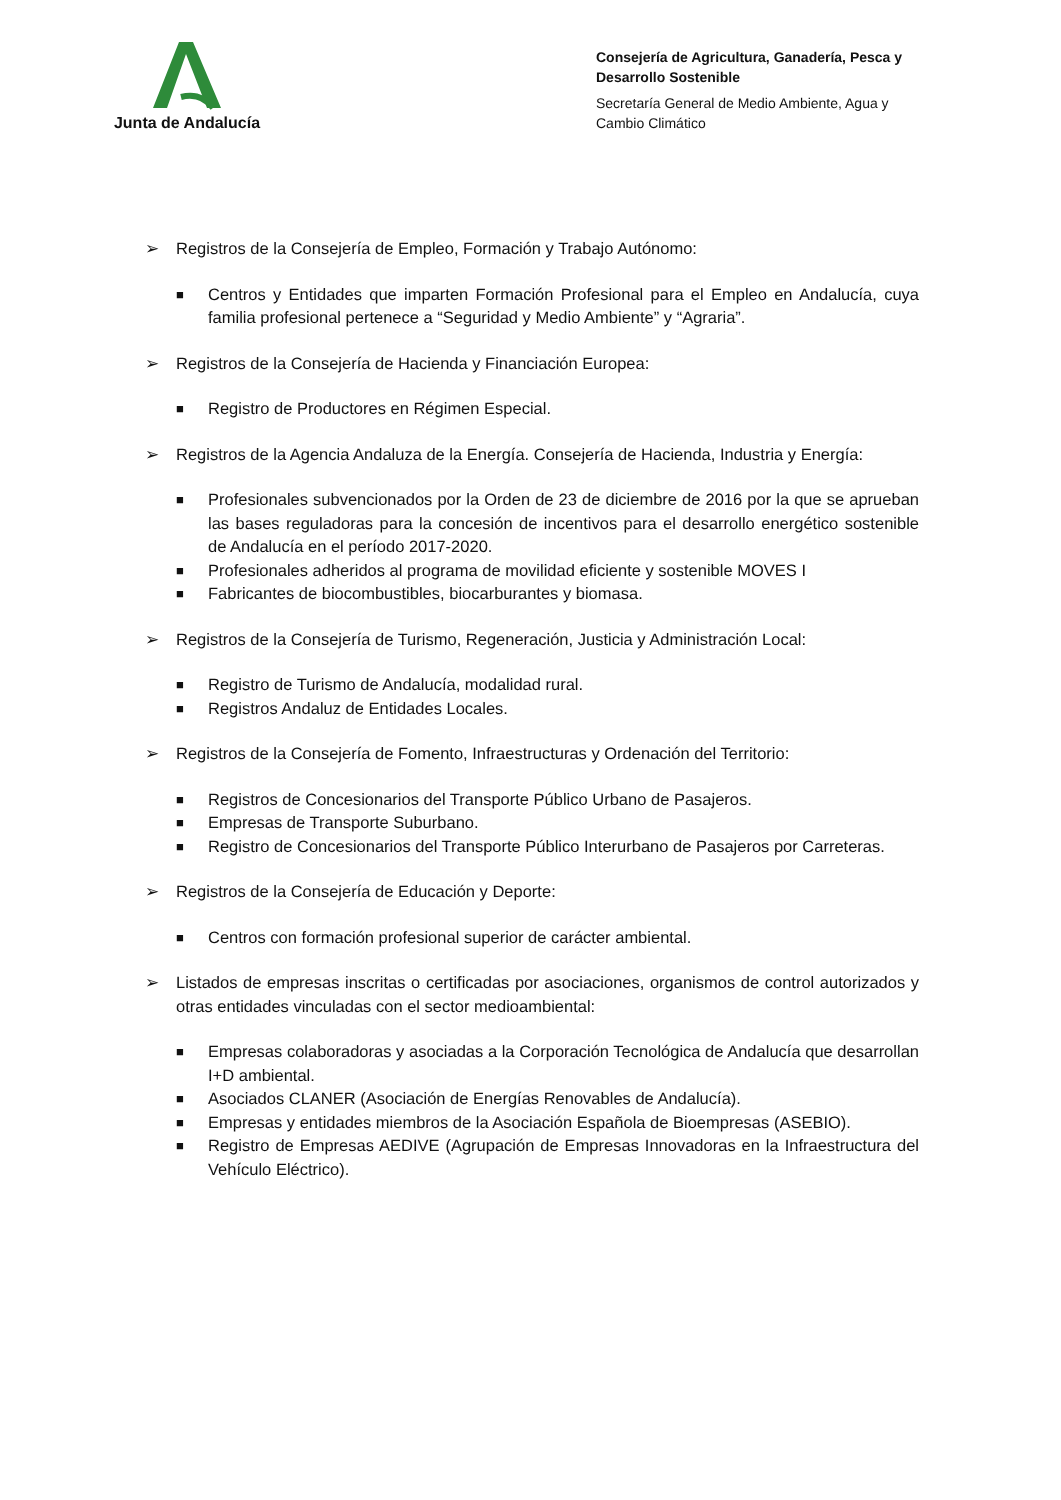Junta de Andalucía
Consejería de Agricultura, Ganadería, Pesca y Desarrollo Sostenible
Secretaría General de Medio Ambiente, Agua y Cambio Climático
➢ Registros de la Consejería de Empleo, Formación y Trabajo Autónomo:
■
Centros y Entidades que imparten Formación Profesional para el Empleo en Andalucía, cuya familia profesional pertenece a “Seguridad y Medio Ambiente” y “Agraria”.
➢ Registros de la Consejería de Hacienda y Financiación Europea:
■
Registro de Productores en Régimen Especial.
➢ Registros de la Agencia Andaluza de la Energía. Consejería de Hacienda, Industria y Energía:
■
Profesionales subvencionados por la Orden de 23 de diciembre de 2016 por la que se aprueban las bases reguladoras para la concesión de incentivos para el desarrollo energético sostenible de Andalucía en el período 2017-2020.
■
Profesionales adheridos al programa de movilidad eficiente y sostenible MOVES I
■
Fabricantes de biocombustibles, biocarburantes y biomasa.
➢ Registros de la Consejería de Turismo, Regeneración, Justicia y Administración Local:
■
Registro de Turismo de Andalucía, modalidad rural.
■
Registros Andaluz de Entidades Locales.
➢ Registros de la Consejería de Fomento, Infraestructuras y Ordenación del Territorio:
■
Registros de Concesionarios del Transporte Público Urbano de Pasajeros.
■
Empresas de Transporte Suburbano.
■
Registro de Concesionarios del Transporte Público Interurbano de Pasajeros por Carreteras.
➢ Registros de la Consejería de Educación y Deporte:
■
Centros con formación profesional superior de carácter ambiental.
➢ Listados de empresas inscritas o certificadas por asociaciones, organismos de control autorizados y otras entidades vinculadas con el sector medioambiental:
■
Empresas colaboradoras y asociadas a la Corporación Tecnológica de Andalucía que desarrollan I+D ambiental.
■
Asociados CLANER (Asociación de Energías Renovables de Andalucía).
■
Empresas y entidades miembros de la Asociación Española de Bioempresas (ASEBIO).
■
Registro de Empresas AEDIVE (Agrupación de Empresas Innovadoras en la Infraestructura del Vehículo Eléctrico).